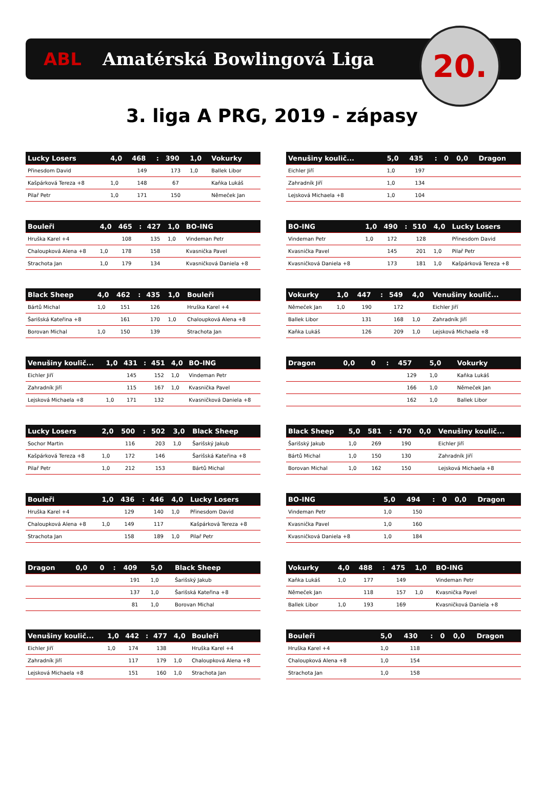ABL Amatérská Bowlingová Liga
20.
3. liga A PRG, 2019 - zápasy
| Lucky Losers | 4,0 | 468 | : | 390 | 1,0 | Vokurky |
| --- | --- | --- | --- | --- | --- | --- |
| Přinesdom David | | 149 | | 173 | 1,0 | Ballek Libor |
| Kašpárková Tereza +8 | 1,0 | 148 | | 67 | | Kaňka Lukáš |
| Pilař Petr | 1,0 | 171 | | 150 | | Němeček Jan |
| Venušiny koulič... | 5,0 | 435 | : | 0 | 0,0 | Dragon |
| --- | --- | --- | --- | --- | --- | --- |
| Eichler Jiří | 1,0 | 197 | | | | |
| Zahradník Jiří | 1,0 | 134 | | | | |
| Lejsková Michaela +8 | 1,0 | 104 | | | | |
| Bouleři | 4,0 | 465 | : | 427 | 1,0 | BO-ING |
| --- | --- | --- | --- | --- | --- | --- |
| Hruška Karel +4 | | 108 | | 135 | 1,0 | Vindeman Petr |
| Chaloupková Alena +8 | 1,0 | 178 | | 158 | | Kvasnička Pavel |
| Strachota Jan | 1,0 | 179 | | 134 | | Kvasničková Daniela +8 |
| BO-ING | 1,0 | 490 | : | 510 | 4,0 | Lucky Losers |
| --- | --- | --- | --- | --- | --- | --- |
| Vindeman Petr | 1,0 | 172 | | 128 | | Přinesdom David |
| Kvasnička Pavel | | 145 | | 201 | 1,0 | Pilař Petr |
| Kvasničková Daniela +8 | | 173 | | 181 | 1,0 | Kašpárková Tereza +8 |
| Black Sheep | 4,0 | 462 | : | 435 | 1,0 | Bouleři |
| --- | --- | --- | --- | --- | --- | --- |
| Bártů Michal | 1,0 | 151 | | 126 | | Hruška Karel +4 |
| Šarišská Kateřina +8 | | 161 | | 170 | 1,0 | Chaloupková Alena +8 |
| Borovan Michal | 1,0 | 150 | | 139 | | Strachota Jan |
| Vokurky | 1,0 | 447 | : | 549 | 4,0 | Venušiny koulič... |
| --- | --- | --- | --- | --- | --- | --- |
| Němeček Jan | 1,0 | 190 | | 172 | | Eichler Jiří |
| Ballek Libor | | 131 | | 168 | 1,0 | Zahradník Jiří |
| Kaňka Lukáš | | 126 | | 209 | 1,0 | Lejsková Michaela +8 |
| Venušiny koulič... | 1,0 | 431 | : | 451 | 4,0 | BO-ING |
| --- | --- | --- | --- | --- | --- | --- |
| Eichler Jiří | | 145 | | 152 | 1,0 | Vindeman Petr |
| Zahradník Jiří | | 115 | | 167 | 1,0 | Kvasnička Pavel |
| Lejsková Michaela +8 | 1,0 | 171 | | 132 | | Kvasničková Daniela +8 |
| Dragon | 0,0 | 0 | : | 457 | 5,0 | Vokurky |
| --- | --- | --- | --- | --- | --- | --- |
| | | | | 129 | 1,0 | Kaňka Lukáš |
| | | | | 166 | 1,0 | Němeček Jan |
| | | | | 162 | 1,0 | Ballek Libor |
| Lucky Losers | 2,0 | 500 | : | 502 | 3,0 | Black Sheep |
| --- | --- | --- | --- | --- | --- | --- |
| Sochor Martin | | 116 | | 203 | 1,0 | Šarišský Jakub |
| Kašpárková Tereza +8 | 1,0 | 172 | | 146 | | Šarišská Kateřina +8 |
| Pilař Petr | 1,0 | 212 | | 153 | | Bártů Michal |
| Black Sheep | 5,0 | 581 | : | 470 | 0,0 | Venušiny koulič... |
| --- | --- | --- | --- | --- | --- | --- |
| Šarišský Jakub | 1,0 | 269 | | 190 | | Eichler Jiří |
| Bártů Michal | 1,0 | 150 | | 130 | | Zahradník Jiří |
| Borovan Michal | 1,0 | 162 | | 150 | | Lejsková Michaela +8 |
| Bouleři | 1,0 | 436 | : | 446 | 4,0 | Lucky Losers |
| --- | --- | --- | --- | --- | --- | --- |
| Hruška Karel +4 | | 129 | | 140 | 1,0 | Přinesdom David |
| Chaloupková Alena +8 | 1,0 | 149 | | 117 | | Kašpárková Tereza +8 |
| Strachota Jan | | 158 | | 189 | 1,0 | Pilař Petr |
| BO-ING | 5,0 | 494 | : | 0 | 0,0 | Dragon |
| --- | --- | --- | --- | --- | --- | --- |
| Vindeman Petr | 1,0 | 150 | | | | |
| Kvasnička Pavel | 1,0 | 160 | | | | |
| Kvasničková Daniela +8 | 1,0 | 184 | | | | |
| Dragon | 0,0 | 0 | : | 409 | 5,0 | Black Sheep |
| --- | --- | --- | --- | --- | --- | --- |
| | | | | 191 | 1,0 | Šarišský Jakub |
| | | | | 137 | 1,0 | Šarišská Kateřina +8 |
| | | | | 81 | 1,0 | Borovan Michal |
| Vokurky | 4,0 | 488 | : | 475 | 1,0 | BO-ING |
| --- | --- | --- | --- | --- | --- | --- |
| Kaňka Lukáš | 1,0 | 177 | | 149 | | Vindeman Petr |
| Němeček Jan | | 118 | | 157 | 1,0 | Kvasnička Pavel |
| Ballek Libor | 1,0 | 193 | | 169 | | Kvasničková Daniela +8 |
| Venušiny koulič... | 1,0 | 442 | : | 477 | 4,0 | Bouleři |
| --- | --- | --- | --- | --- | --- | --- |
| Eichler Jiří | 1,0 | 174 | | 138 | | Hruška Karel +4 |
| Zahradník Jiří | | 117 | | 179 | 1,0 | Chaloupková Alena +8 |
| Lejsková Michaela +8 | | 151 | | 160 | 1,0 | Strachota Jan |
| Bouleři | 5,0 | 430 | : | 0 | 0,0 | Dragon |
| --- | --- | --- | --- | --- | --- | --- |
| Hruška Karel +4 | 1,0 | 118 | | | | |
| Chaloupková Alena +8 | 1,0 | 154 | | | | |
| Strachota Jan | 1,0 | 158 | | | | |